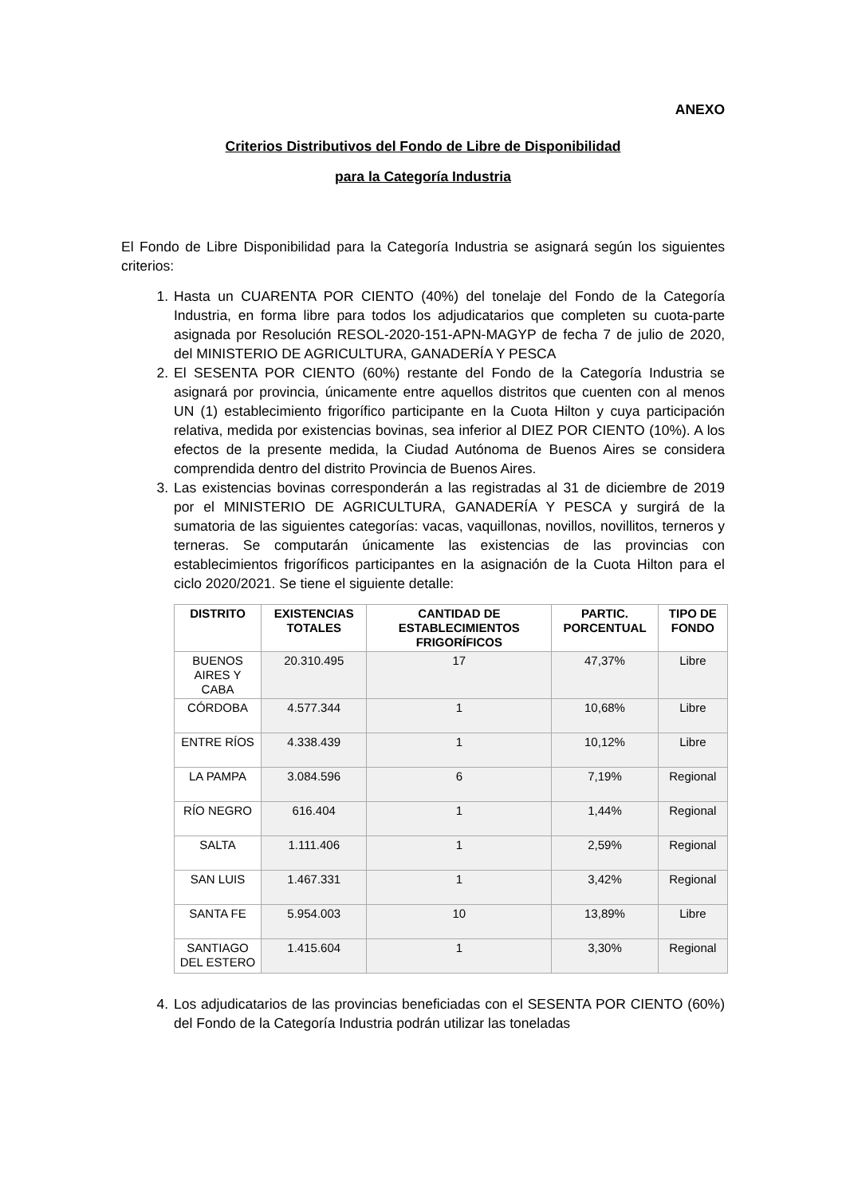ANEXO
Criterios Distributivos del Fondo de Libre de Disponibilidad
para la Categoría Industria
El Fondo de Libre Disponibilidad para la Categoría Industria se asignará según los siguientes criterios:
1. Hasta un CUARENTA POR CIENTO (40%) del tonelaje del Fondo de la Categoría Industria, en forma libre para todos los adjudicatarios que completen su cuota-parte asignada por Resolución RESOL-2020-151-APN-MAGYP de fecha 7 de julio de 2020, del MINISTERIO DE AGRICULTURA, GANADERÍA Y PESCA
2. El SESENTA POR CIENTO (60%) restante del Fondo de la Categoría Industria se asignará por provincia, únicamente entre aquellos distritos que cuenten con al menos UN (1) establecimiento frigorífico participante en la Cuota Hilton y cuya participación relativa, medida por existencias bovinas, sea inferior al DIEZ POR CIENTO (10%). A los efectos de la presente medida, la Ciudad Autónoma de Buenos Aires se considera comprendida dentro del distrito Provincia de Buenos Aires.
3. Las existencias bovinas corresponderán a las registradas al 31 de diciembre de 2019 por el MINISTERIO DE AGRICULTURA, GANADERÍA Y PESCA y surgirá de la sumatoria de las siguientes categorías: vacas, vaquillonas, novillos, novillitos, terneros y terneras. Se computarán únicamente las existencias de las provincias con establecimientos frigoríficos participantes en la asignación de la Cuota Hilton para el ciclo 2020/2021. Se tiene el siguiente detalle:
| DISTRITO | EXISTENCIAS TOTALES | CANTIDAD DE ESTABLECIMIENTOS FRIGORÍFICOS | PARTIC. PORCENTUAL | TIPO DE FONDO |
| --- | --- | --- | --- | --- |
| BUENOS AIRES Y CABA | 20.310.495 | 17 | 47,37% | Libre |
| CÓRDOBA | 4.577.344 | 1 | 10,68% | Libre |
| ENTRE RÍOS | 4.338.439 | 1 | 10,12% | Libre |
| LA PAMPA | 3.084.596 | 6 | 7,19% | Regional |
| RÍO NEGRO | 616.404 | 1 | 1,44% | Regional |
| SALTA | 1.111.406 | 1 | 2,59% | Regional |
| SAN LUIS | 1.467.331 | 1 | 3,42% | Regional |
| SANTA FE | 5.954.003 | 10 | 13,89% | Libre |
| SANTIAGO DEL ESTERO | 1.415.604 | 1 | 3,30% | Regional |
4. Los adjudicatarios de las provincias beneficiadas con el SESENTA POR CIENTO (60%) del Fondo de la Categoría Industria podrán utilizar las toneladas